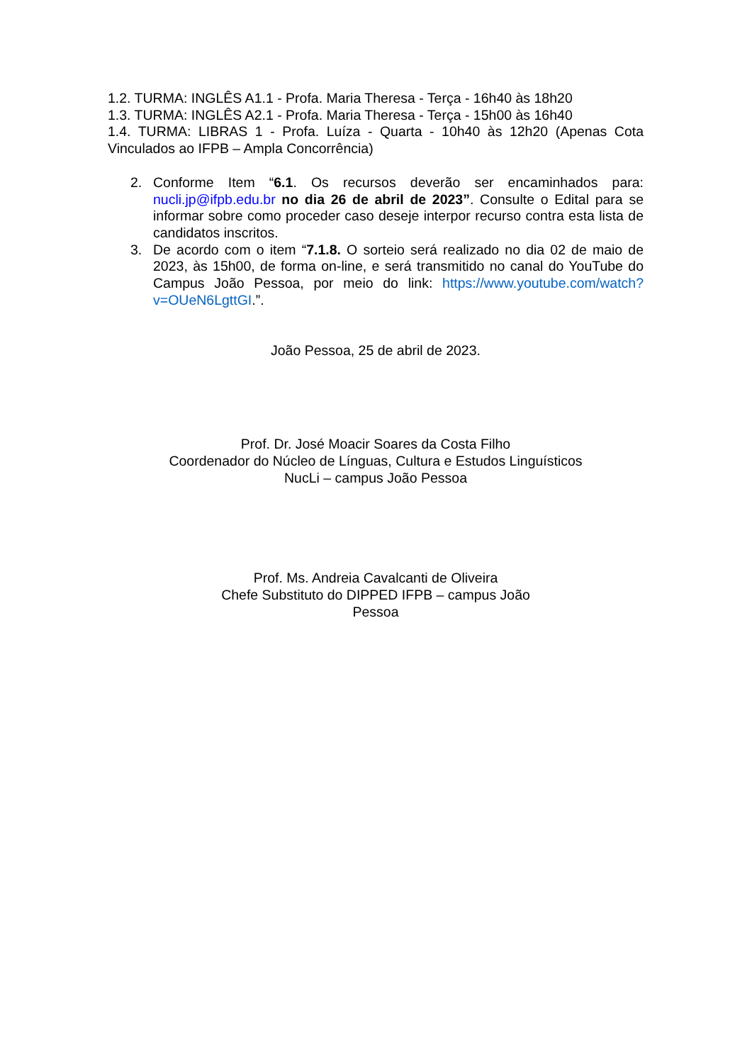1.2. TURMA: INGLÊS A1.1 - Profa. Maria Theresa - Terça - 16h40 às 18h20
1.3. TURMA: INGLÊS A2.1 - Profa. Maria Theresa - Terça - 15h00 às 16h40
1.4. TURMA: LIBRAS 1 - Profa. Luíza - Quarta - 10h40 às 12h20 (Apenas Cota Vinculados ao IFPB – Ampla Concorrência)
2. Conforme Item “6.1. Os recursos deverão ser encaminhados para: nucli.jp@ifpb.edu.br no dia 26 de abril de 2023”. Consulte o Edital para se informar sobre como proceder caso deseje interpor recurso contra esta lista de candidatos inscritos.
3. De acordo com o item “7.1.8. O sorteio será realizado no dia 02 de maio de 2023, às 15h00, de forma on-line, e será transmitido no canal do YouTube do Campus João Pessoa, por meio do link: https://www.youtube.com/watch?v=OUeN6LgttGI.”.
João Pessoa, 25 de abril de 2023.
Prof. Dr. José Moacir Soares da Costa Filho
Coordenador do Núcleo de Línguas, Cultura e Estudos Linguísticos
NucLi – campus João Pessoa
Prof. Ms. Andreia Cavalcanti de Oliveira
Chefe Substituto do DIPPED IFPB – campus João
Pessoa